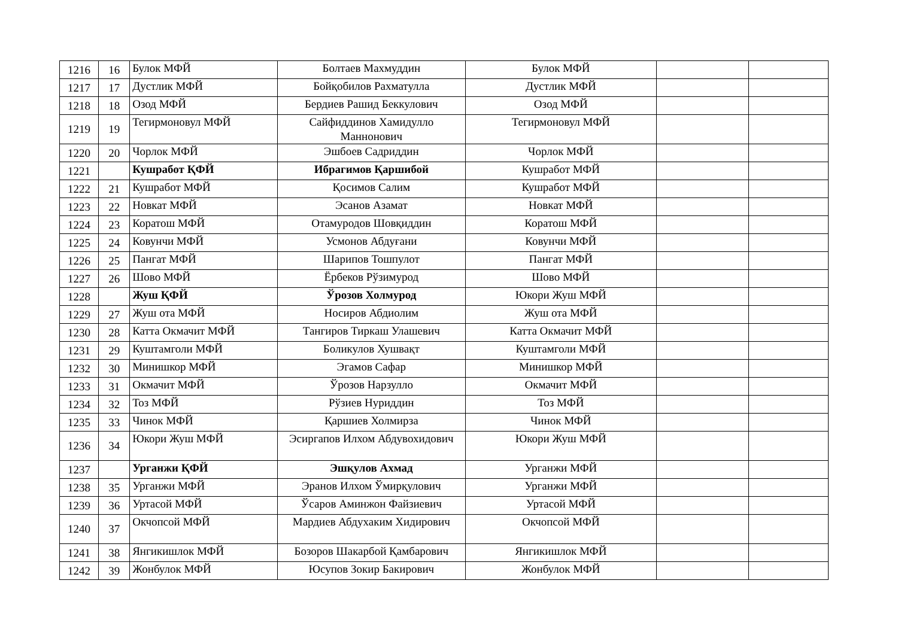| 1216 | 16 | Булок МФЙ | Болтаев Махмуддин | Булок МФЙ | | |
| 1217 | 17 | Дустлик МФЙ | Бойқобилов Рахматулла | Дустлик МФЙ | | |
| 1218 | 18 | Озод МФЙ | Бердиев Рашид Беккулович | Озод МФЙ | | |
| 1219 | 19 | Тегирмоновул МФЙ | Сайфиддинов Хамидулло Маннонович | Тегирмоновул МФЙ | | |
| 1220 | 20 | Чорлок МФЙ | Эшбоев Садриддин | Чорлок МФЙ | | |
| 1221 | | Кушработ ҚФЙ | Ибрагимов Қаршибой | Кушработ МФЙ | | |
| 1222 | 21 | Кушработ МФЙ | Қосимов Салим | Кушработ МФЙ | | |
| 1223 | 22 | Новкат МФЙ | Эсанов Азамат | Новкат МФЙ | | |
| 1224 | 23 | Коратош МФЙ | Отамуродов Шовқиддин | Коратош МФЙ | | |
| 1225 | 24 | Ковунчи МФЙ | Усмонов Абдуғани | Ковунчи МФЙ | | |
| 1226 | 25 | Пангат МФЙ | Шарипов Тошпулот | Пангат МФЙ | | |
| 1227 | 26 | Шово МФЙ | Ёрбеков Рўзимурод | Шово МФЙ | | |
| 1228 | | Жуш ҚФЙ | Ўрозов Холмурод | Юкори Жуш МФЙ | | |
| 1229 | 27 | Жуш ота МФЙ | Носиров Абдиолим | Жуш ота МФЙ | | |
| 1230 | 28 | Катта Окмачит МФЙ | Тангиров Тиркаш Улашевич | Катта Окмачит МФЙ | | |
| 1231 | 29 | Куштамголи МФЙ | Боликулов Хушвақт | Куштамголи МФЙ | | |
| 1232 | 30 | Минишкор МФЙ | Эгамов Сафар | Минишкор МФЙ | | |
| 1233 | 31 | Окмачит МФЙ | Ўрозов Нарзулло | Окмачит МФЙ | | |
| 1234 | 32 | Тоз МФЙ | Рўзиев Нуриддин | Тоз МФЙ | | |
| 1235 | 33 | Чинок МФЙ | Қаршиев Холмирза | Чинок МФЙ | | |
| 1236 | 34 | Юкори Жуш МФЙ | Эсиргапов Илхом Абдувохидович | Юкори Жуш МФЙ | | |
| 1237 | | Урганжи ҚФЙ | Эшқулов Ахмад | Урганжи МФЙ | | |
| 1238 | 35 | Урганжи МФЙ | Эранов Илхом Ўмирқулович | Урганжи МФЙ | | |
| 1239 | 36 | Уртасой МФЙ | Ўсаров Аминжон Файзиевич | Уртасой МФЙ | | |
| 1240 | 37 | Окчопсой МФЙ | Мардиев Абдухаким Хидирович | Окчопсой МФЙ | | |
| 1241 | 38 | Янгикишлок МФЙ | Бозоров Шакарбой Қамбарович | Янгикишлок МФЙ | | |
| 1242 | 39 | Жонбулок МФЙ | Юсупов Зокир Бакирович | Жонбулок МФЙ | | |